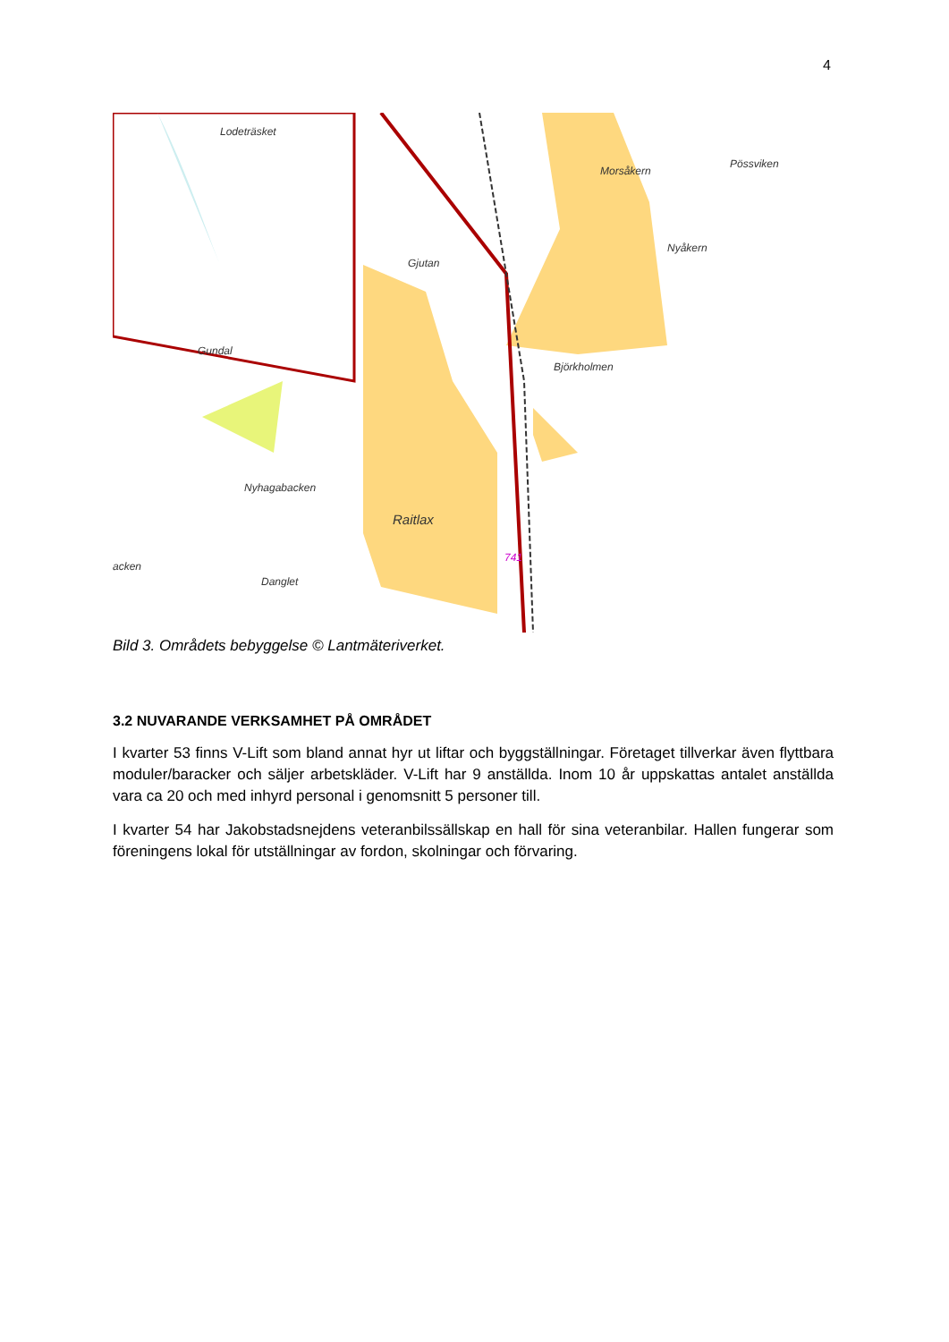4
Lodeträsket
Morsåkern
Pössviken
Nyåkern
Gjutan
Gundal
Björkholmen
Nyhagabacken
Raitlax
acken
Danglet
741
Bild 3. Områdets bebyggelse © Lantmäteriverket.
3.2 NUVARANDE VERKSAMHET PÅ OMRÅDET
I kvarter 53 finns V-Lift som bland annat hyr ut liftar och byggställningar. Företaget tillverkar även flyttbara moduler/baracker och säljer arbetskläder. V-Lift har 9 anställda. Inom 10 år uppskattas antalet anställda vara ca 20 och med inhyrd personal i genomsnitt 5 personer till.
I kvarter 54 har Jakobstadsnejdens veteranbilssällskap en hall för sina veteranbilar. Hallen fungerar som föreningens lokal för utställningar av fordon, skolningar och förvaring.